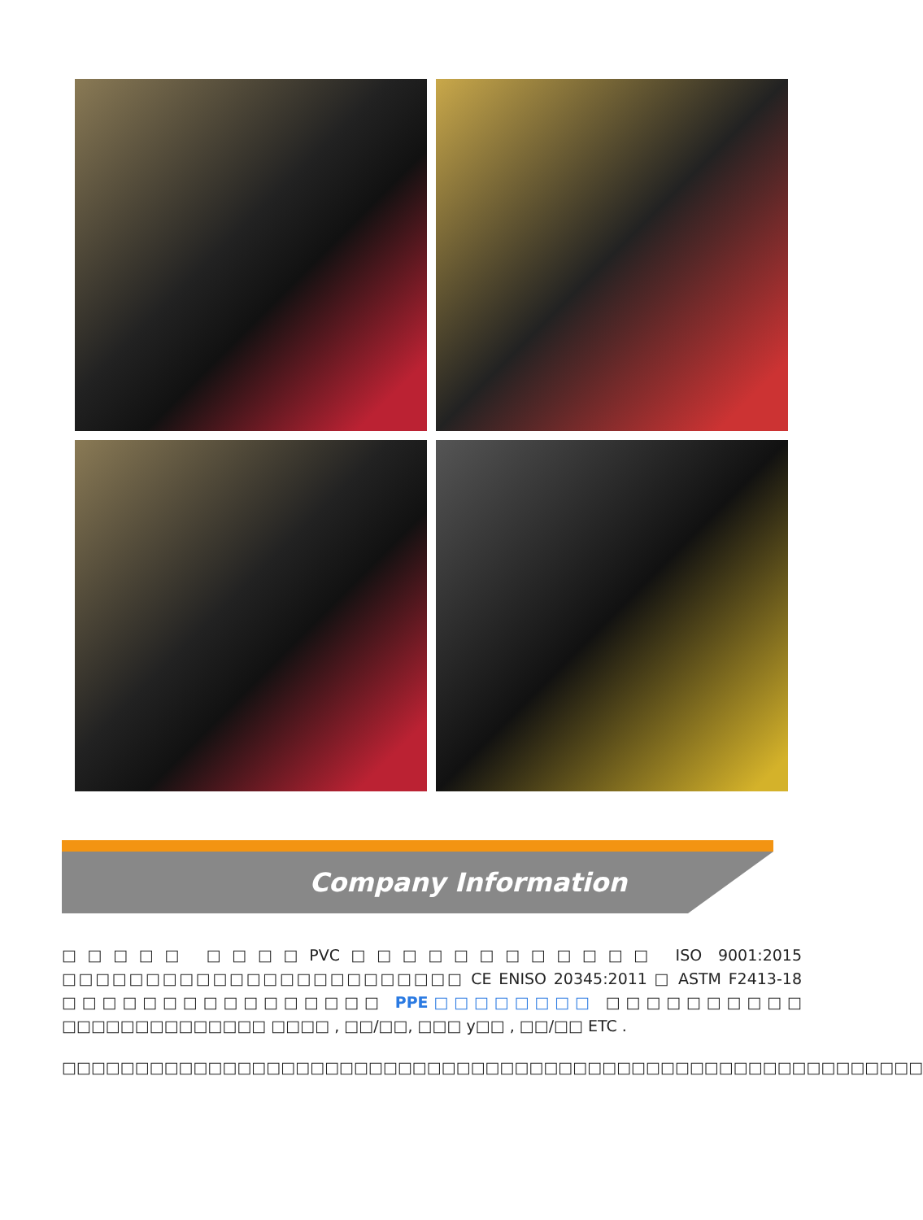Company Information
□□□□□ □□□□PVC□□□□□□□□□□□□ ISO 9001:2015 □□□□□□□□□□□□□□□□□□□□□□□□ CE ENISO 20345:2011 □ ASTM F2413-18 □□□□□□□□□□□□□□□□ PPE□□□□□□□□ □□□□□□□□□□ □□□□□□□□□□□□□□ □□□□ , □□/□□, □□□ y□□ , □□/□□ ETC .
□□□□□□□□□□□□□□□□□□□□□□□□□□□□□□□□□□□□□□□□□□□□□□□□□□□□□□□□□□□